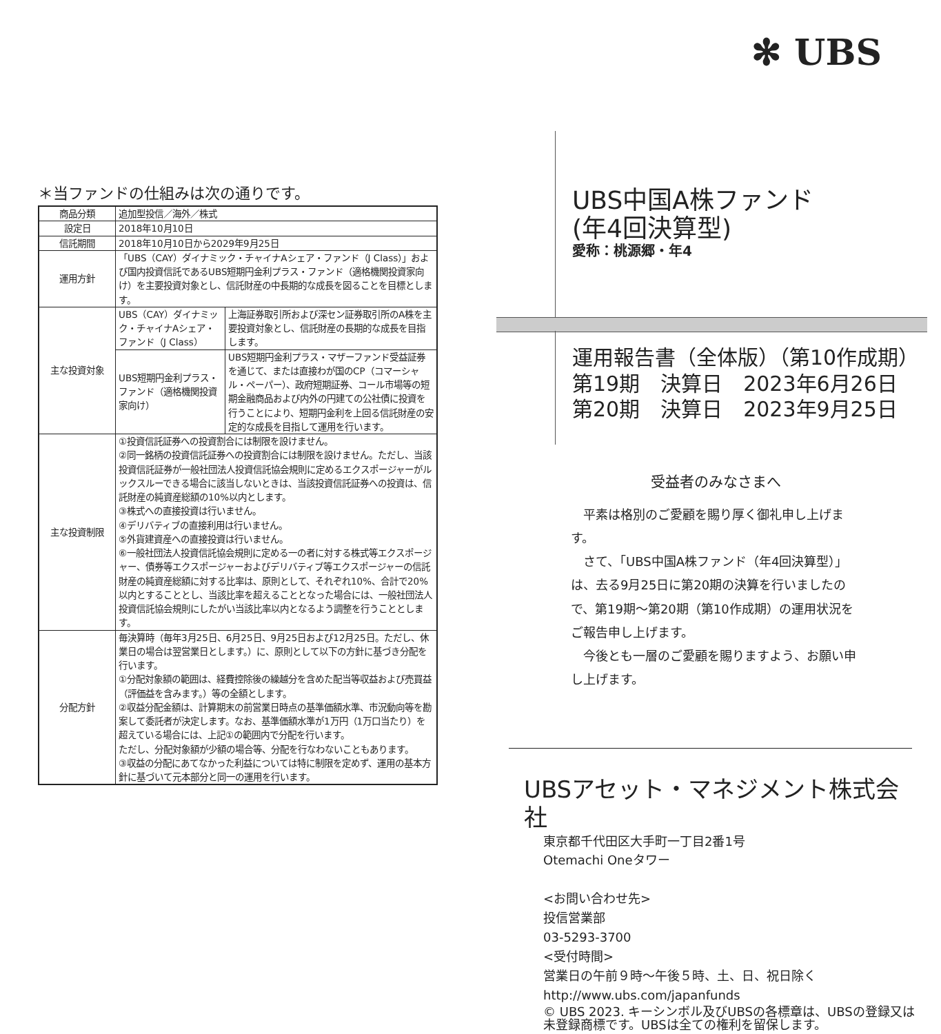✻ UBS
＊当ファンドの仕組みは次の通りです。
| 商品分類 | 追加型投信／海外／株式 | |
| 設定日 | 2018年10月10日 | |
| 信託期間 | 2018年10月10日から2029年9月25日 | |
| 運用方針 | 「UBS（CAY）ダイナミック・チャイナAシェア・ファンド（J Class）」および国内投資信託であるUBS短期円金利プラス・ファンド（適格機関投資家向け）を主要投資対象とし、信託財産の中長期的な成長を図ることを目標とします。 | |
| 主な投資対象 | UBS（CAY）ダイナミック・チャイナAシェア・ファンド（J Class） | 上海証券取引所および深セン証券取引所のA株を主要投資対象とし、信託財産の長期的な成長を目指します。 |
| | UBS短期円金利プラス・ファンド（適格機関投資家向け） | UBS短期円金利プラス・マザーファンド受益証券を通じて、または直接わが国のCP（コマーシャル・ペーパー）、政府短期証券、コール市場等の短期金融商品および内外の円建ての公社債に投資を行うことにより、短期円金利を上回る信託財産の安定的な成長を目指して運用を行います。 |
| 主な投資制限 | ①投資信託証券への投資割合には制限を設けません。 ②同一銘柄の投資信託証券への投資割合には制限を設けません。ただし、当該投資信託証券が一般社団法人投資信託協会規則に定めるエクスポージャーがルックスルーできる場合に該当しないときは、当該投資信託証券への投資は、信託財産の純資産総額の10%以内とします。 ③株式への直接投資は行いません。 ④デリバティブの直接利用は行いません。 ⑤外貨建資産への直接投資は行いません。 ⑥一般社団法人投資信託協会規則に定める一の者に対する株式等エクスポージャー、債券等エクスポージャーおよびデリバティブ等エクスポージャーの信託財産の純資産総額に対する比率は、原則として、それぞれ10%、合計で20%以内とすることとし、当該比率を超えることとなった場合には、一般社団法人投資信託協会規則にしたがい当該比率以内となるよう調整を行うこととします。 | |
| 分配方針 | 毎決算時（毎年3月25日、6月25日、9月25日および12月25日。ただし、休業日の場合は翌営業日とします。）に、原則として以下の方針に基づき分配を行います。 ①分配対象額の範囲は、経費控除後の繰越分を含めた配当等収益および売買益（評価益を含みます。）等の全額とします。 ②収益分配金額は、計算期末の前営業日時点の基準価額水準、市況動向等を勘案して委託者が決定します。なお、基準価額水準が1万円（1万口当たり）を超えている場合には、上記①の範囲内で分配を行います。 ただし、分配対象額が少額の場合等、分配を行なわないこともあります。 ③収益の分配にあてなかった利益については特に制限を定めず、運用の基本方針に基づいて元本部分と同一の運用を行います。 | |
UBS中国A株ファンド
(年4回決算型)
愛称：桃源郷・年4
運用報告書（全体版）（第10作成期）
第19期　決算日　2023年6月26日
第20期　決算日　2023年9月25日
受益者のみなさまへ
平素は格別のご愛顧を賜り厚く御礼申し上げます。
さて、「UBS中国A株ファンド（年4回決算型）」は、去る9月25日に第20期の決算を行いましたので、第19期～第20期（第10作成期）の運用状況をご報告申し上げます。
今後とも一層のご愛顧を賜りますよう、お願い申し上げます。
UBSアセット・マネジメント株式会社
東京都千代田区大手町一丁目2番1号
Otemachi Oneタワー
<お問い合わせ先>
投信営業部
03-5293-3700
<受付時間>
営業日の午前９時～午後５時、土、日、祝日除く
http://www.ubs.com/japanfunds
© UBS 2023. キーシンボル及びUBSの各標章は、UBSの登録又は未登録商標です。UBSは全ての権利を留保します。